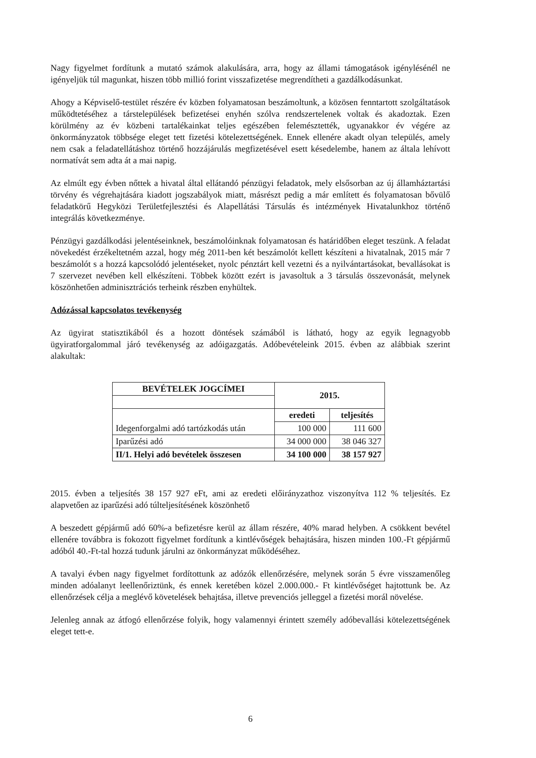Nagy figyelmet fordítunk a mutató számok alakulására, arra, hogy az állami támogatások igénylésénél ne igényeljük túl magunkat, hiszen több millió forint visszafizetése megrendítheti a gazdálkodásunkat.
Ahogy a Képviselő-testület részére év közben folyamatosan beszámoltunk, a közösen fenntartott szolgáltatások működtetéséhez a társtelepülések befizetései enyhén szólva rendszertelenek voltak és akadoztak. Ezen körülmény az év közbeni tartalékainkat teljes egészében felemésztették, ugyanakkor év végére az önkormányzatok többsége eleget tett fizetési kötelezettségének. Ennek ellenére akadt olyan település, amely nem csak a feladatellátáshoz történő hozzájárulás megfizetésével esett késedelembe, hanem az általa lehívott normatívát sem adta át a mai napig.
Az elmúlt egy évben nőttek a hivatal által ellátandó pénzügyi feladatok, mely elsősorban az új államháztartási törvény és végrehajtására kiadott jogszabályok miatt, másrészt pedig a már említett és folyamatosan bővülő feladatkörű Hegyközi Területfejlesztési és Alapellátási Társulás és intézmények Hivatalunkhoz történő integrálás következménye.
Pénzügyi gazdálkodási jelentéseinknek, beszámolóinknak folyamatosan és határidőben eleget teszünk. A feladat növekedést érzékeltetném azzal, hogy még 2011-ben két beszámolót kellett készíteni a hivatalnak, 2015 már 7 beszámolót s a hozzá kapcsolódó jelentéseket, nyolc pénztárt kell vezetni és a nyilvántartásokat, bevallásokat is 7 szervezet nevében kell elkészíteni. Többek között ezért is javasoltuk a 3 társulás összevonását, melynek köszönhetően adminisztrációs terheink részben enyhültek.
Adózással kapcsolatos tevékenység
Az ügyirat statisztikából és a hozott döntések számából is látható, hogy az egyik legnagyobb ügyiratforgalommal járó tevékenység az adóigazgatás. Adóbevételeink 2015. évben az alábbiak szerint alakultak:
| BEVÉTELEK JOGCÍMEI | 2015. | |
| --- | --- | --- |
| Idegenforgalmi adó tartózkodás után | eredeti | teljesítés |
| | 100 000 | 111 600 |
| Iparűzési adó | 34 000 000 | 38 046 327 |
| II/1. Helyi adó bevételek összesen | 34 100 000 | 38 157 927 |
2015. évben a teljesítés 38 157 927 eFt, ami az eredeti előirányzathoz viszonyítva 112 % teljesítés. Ez alapvetően az iparűzési adó túlteljesítésének köszönhető
A beszedett gépjármű adó 60%-a befizetésre kerül az állam részére, 40% marad helyben. A csökkent bevétel ellenére továbbra is fokozott figyelmet fordítunk a kintlévőségek behajtására, hiszen minden 100.-Ft gépjármű adóból 40.-Ft-tal hozzá tudunk járulni az önkormányzat működéséhez.
A tavalyi évben nagy figyelmet fordítottunk az adózók ellenőrzésére, melynek során 5 évre visszamenőleg minden adóalanyt leellenőriztünk, és ennek keretében közel 2.000.000.- Ft kintlévőséget hajtottunk be. Az ellenőrzések célja a meglévő követelések behajtása, illetve prevenciós jelleggel a fizetési morál növelése.
Jelenleg annak az átfogó ellenőrzése folyik, hogy valamennyi érintett személy adóbevallási kötelezettségének eleget tett-e.
6